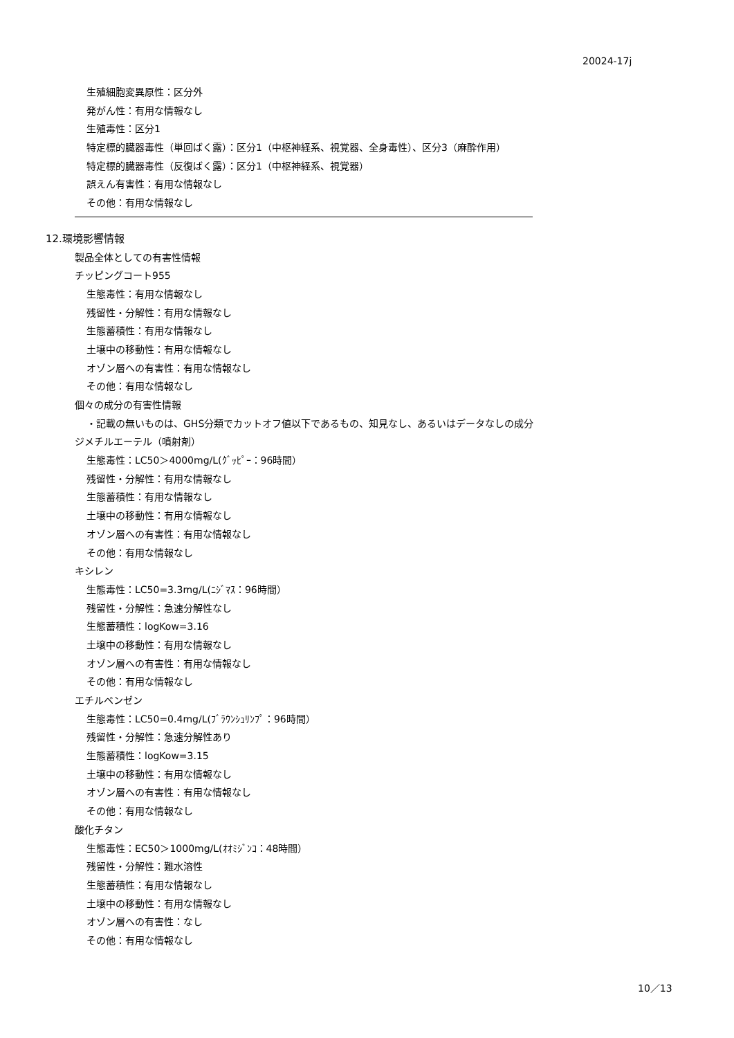20024-17j
生殖細胞変異原性：区分外
発がん性：有用な情報なし
生殖毒性：区分1
特定標的臓器毒性（単回ばく露）：区分1（中枢神経系、視覚器、全身毒性）、区分3（麻酔作用）
特定標的臓器毒性（反復ばく露）：区分1（中枢神経系、視覚器）
誤えん有害性：有用な情報なし
その他：有用な情報なし
12.環境影響情報
製品全体としての有害性情報
チッピングコート955
生態毒性：有用な情報なし
残留性・分解性：有用な情報なし
生態蓄積性：有用な情報なし
土壌中の移動性：有用な情報なし
オゾン層への有害性：有用な情報なし
その他：有用な情報なし
個々の成分の有害性情報
・記載の無いものは、GHS分類でカットオフ値以下であるもの、知見なし、あるいはデータなしの成分
ジメチルエーテル（噴射剤）
生態毒性：LC50＞4000mg/L(ｸﾞｯﾋﾟｰ：96時間）
残留性・分解性：有用な情報なし
生態蓄積性：有用な情報なし
土壌中の移動性：有用な情報なし
オゾン層への有害性：有用な情報なし
その他：有用な情報なし
キシレン
生態毒性：LC50=3.3mg/L(ﾆｼﾞﾏｽ：96時間）
残留性・分解性：急速分解性なし
生態蓄積性：logKow=3.16
土壌中の移動性：有用な情報なし
オゾン層への有害性：有用な情報なし
その他：有用な情報なし
エチルベンゼン
生態毒性：LC50=0.4mg/L(ﾌﾞﾗｳﾝｼｭﾘﾝﾌﾟ：96時間）
残留性・分解性：急速分解性あり
生態蓄積性：logKow=3.15
土壌中の移動性：有用な情報なし
オゾン層への有害性：有用な情報なし
その他：有用な情報なし
酸化チタン
生態毒性：EC50＞1000mg/L(ｵｵﾐｼﾞﾝｺ：48時間）
残留性・分解性：難水溶性
生態蓄積性：有用な情報なし
土壌中の移動性：有用な情報なし
オゾン層への有害性：なし
その他：有用な情報なし
10／13